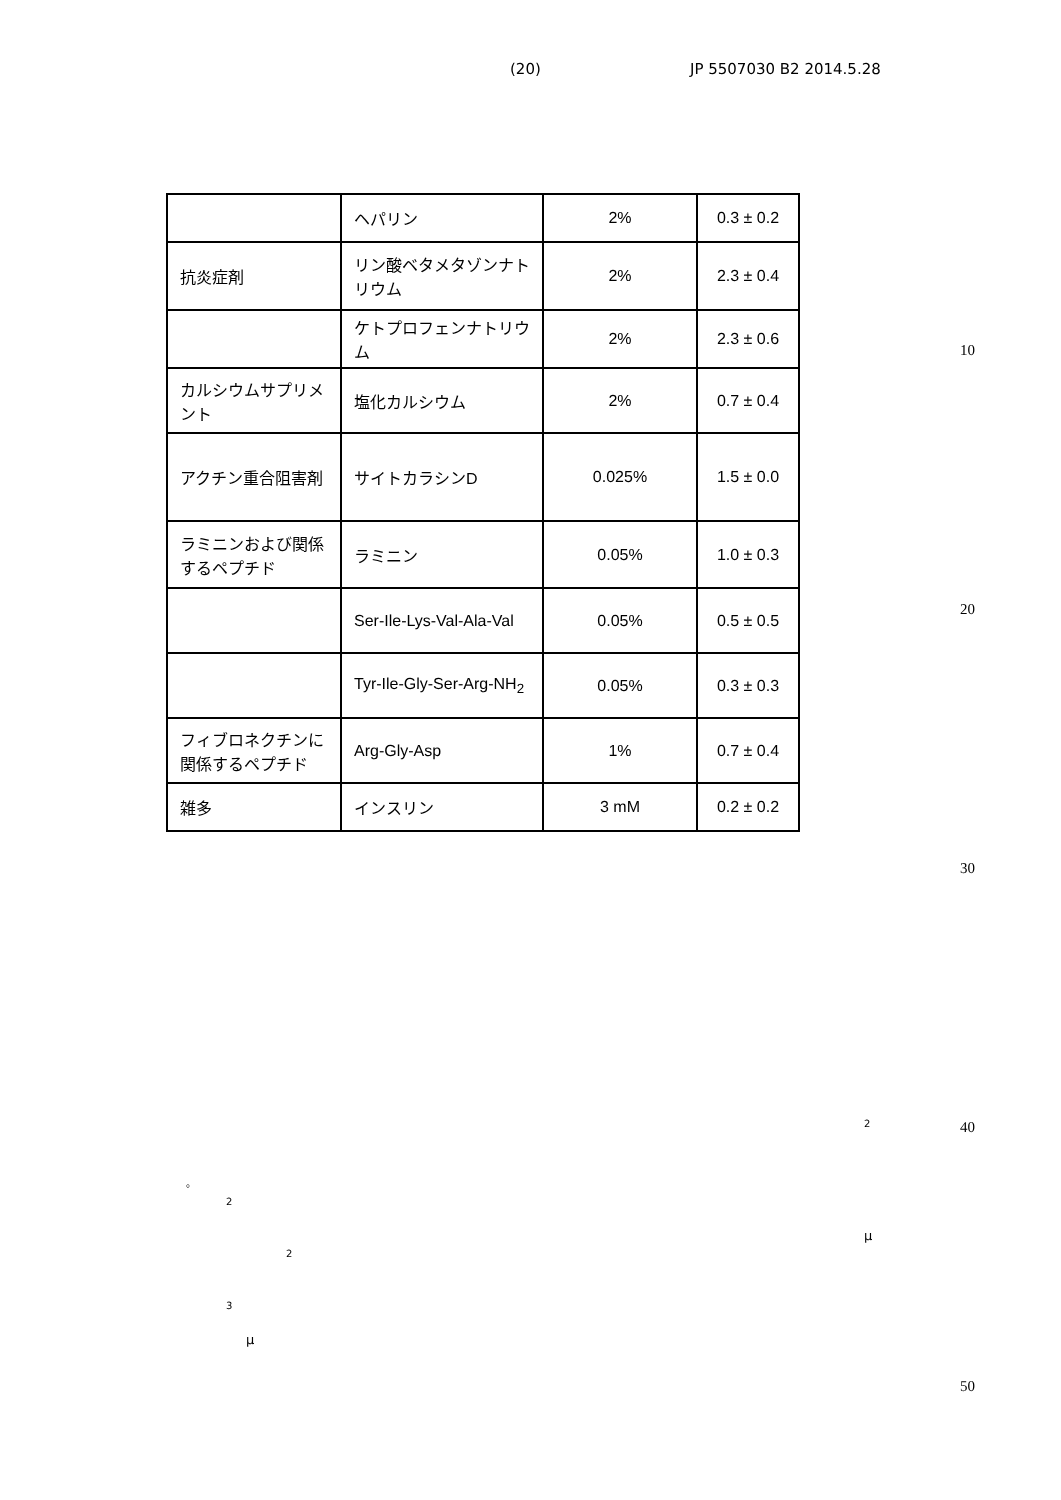(20) JP 5507030 B2 2014.5.28
| | ヘパリン | 2% | 0.3 ± 0.2 |
| 抗炎症剤 | リン酸ベタメタゾンナトリウム | 2% | 2.3 ± 0.4 |
| | ケトプロフェンナトリウム | 2% | 2.3 ± 0.6 |
| カルシウムサプリメント | 塩化カルシウム | 2% | 0.7 ± 0.4 |
| アクチン重合阻害剤 | サイトカラシンD | 0.025% | 1.5 ± 0.0 |
| ラミニンおよび関係するペプチド | ラミニン | 0.05% | 1.0 ± 0.3 |
| | Ser-Ile-Lys-Val-Ala-Val | 0.05% | 0.5 ± 0.5 |
| | Tyr-Ile-Gly-Ser-Arg-NH<sub>2</sub> | 0.05% | 0.3 ± 0.3 |
| フィブロネクチンに関係するペプチド | Arg-Gly-Asp | 1% | 0.7 ± 0.4 |
| 雑多 | インスリン | 3 mM | 0.2 ± 0.2 |
10
20
30
40
50
2
。
2
μ
2
3
μ